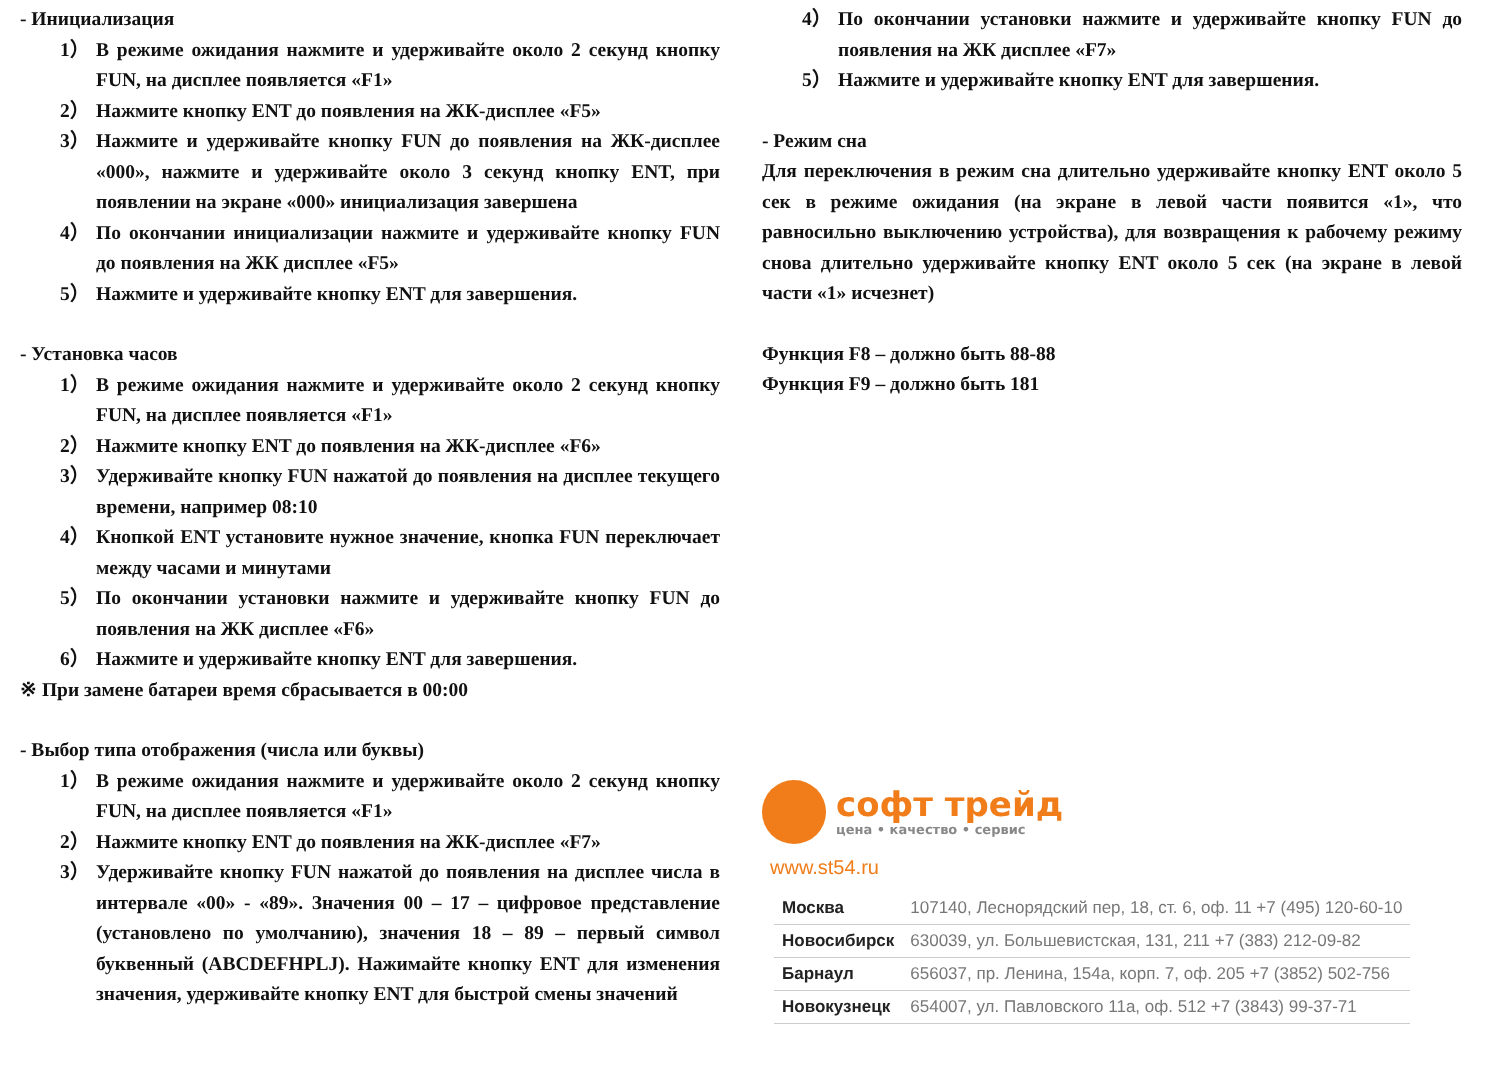- Инициализация
1） В режиме ожидания нажмите и удерживайте около 2 секунд кнопку FUN, на дисплее появляется «F1»
2） Нажмите кнопку ENT до появления на ЖК-дисплее «F5»
3） Нажмите и удерживайте кнопку FUN до появления на ЖК-дисплее «000», нажмите и удерживайте около 3 секунд кнопку ENT, при появлении на экране «000» инициализация завершена
4） По окончании инициализации нажмите и удерживайте кнопку FUN до появления на ЖК дисплее «F5»
5） Нажмите и удерживайте кнопку ENT для завершения.
- Установка часов
1） В режиме ожидания нажмите и удерживайте около 2 секунд кнопку FUN, на дисплее появляется «F1»
2） Нажмите кнопку ENT до появления на ЖК-дисплее «F6»
3） Удерживайте кнопку FUN нажатой до появления на дисплее текущего времени, например 08:10
4） Кнопкой ENT установите нужное значение, кнопка FUN переключает между часами и минутами
5） По окончании установки нажмите и удерживайте кнопку FUN до появления на ЖК дисплее «F6»
6） Нажмите и удерживайте кнопку ENT для завершения.
※ При замене батареи время сбрасывается в 00:00
- Выбор типа отображения (числа или буквы)
1） В режиме ожидания нажмите и удерживайте около 2 секунд кнопку FUN, на дисплее появляется «F1»
2） Нажмите кнопку ENT до появления на ЖК-дисплее «F7»
3） Удерживайте кнопку FUN нажатой до появления на дисплее числа в интервале «00» - «89». Значения 00 – 17 – цифровое представление (установлено по умолчанию), значения 18 – 89 – первый символ буквенный (ABCDEFHPLJ). Нажимайте кнопку ENT для изменения значения, удерживайте кнопку ENT для быстрой смены значений
4） По окончании установки нажмите и удерживайте кнопку FUN до появления на ЖК дисплее «F7»
5） Нажмите и удерживайте кнопку ENT для завершения.
- Режим сна
Для переключения в режим сна длительно удерживайте кнопку ENT около 5 сек в режиме ожидания (на экране в левой части появится «1», что равносильно выключению устройства), для возвращения к рабочему режиму снова длительно удерживайте кнопку ENT около 5 сек (на экране в левой части «1» исчезнет)
Функция F8 – должно быть 88-88
Функция F9 – должно быть 181
софт трейд
цена • качество • сервис
www.st54.ru
| Москва | 107140, Леснорядский пер, 18, ст. 6, оф. 11 +7 (495) 120-60-10 |
| Новосибирск | 630039, ул. Большевистская, 131, 211 +7 (383) 212-09-82 |
| Барнаул | 656037, пр. Ленина, 154а, корп. 7, оф. 205 +7 (3852) 502-756 |
| Новокузнецк | 654007, ул. Павловского 11а, оф. 512 +7 (3843) 99-37-71 |